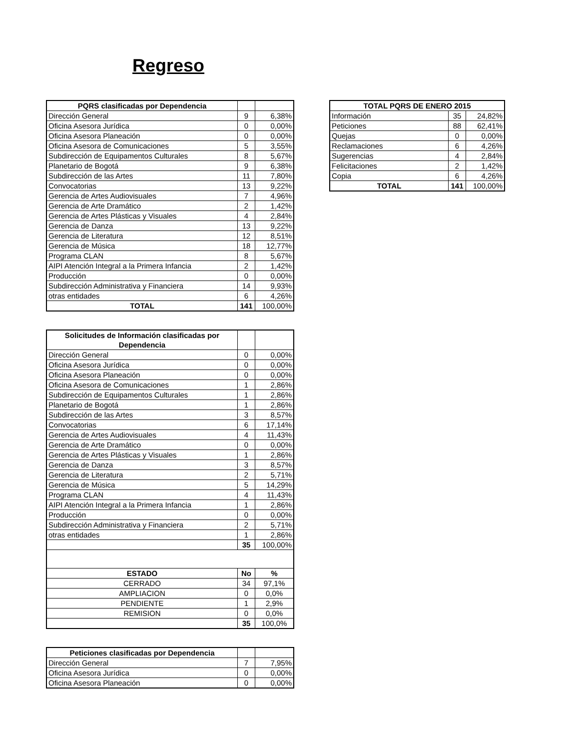Regreso
| PQRS clasificadas por Dependencia | | |
| --- | --- | --- |
| Dirección General | 9 | 6,38% |
| Oficina Asesora Jurídica | 0 | 0,00% |
| Oficina Asesora Planeación | 0 | 0,00% |
| Oficina Asesora de Comunicaciones | 5 | 3,55% |
| Subdirección de Equipamentos Culturales | 8 | 5,67% |
| Planetario de Bogotá | 9 | 6,38% |
| Subdirección de las Artes | 11 | 7,80% |
| Convocatorias | 13 | 9,22% |
| Gerencia de Artes Audiovisuales | 7 | 4,96% |
| Gerencia de Arte Dramático | 2 | 1,42% |
| Gerencia de Artes Plásticas y Visuales | 4 | 2,84% |
| Gerencia de Danza | 13 | 9,22% |
| Gerencia de Literatura | 12 | 8,51% |
| Gerencia de Música | 18 | 12,77% |
| Programa CLAN | 8 | 5,67% |
| AIPI Atención Integral a la Primera Infancia | 2 | 1,42% |
| Producción | 0 | 0,00% |
| Subdirección Administrativa y Financiera | 14 | 9,93% |
| otras entidades | 6 | 4,26% |
| TOTAL | 141 | 100,00% |
| Solicitudes de Información clasificadas por Dependencia | | |
| --- | --- | --- |
| Dirección General | 0 | 0,00% |
| Oficina Asesora Jurídica | 0 | 0,00% |
| Oficina Asesora Planeación | 0 | 0,00% |
| Oficina Asesora de Comunicaciones | 1 | 2,86% |
| Subdirección de Equipamentos Culturales | 1 | 2,86% |
| Planetario de Bogotá | 1 | 2,86% |
| Subdirección de las Artes | 3 | 8,57% |
| Convocatorias | 6 | 17,14% |
| Gerencia de Artes Audiovisuales | 4 | 11,43% |
| Gerencia de Arte Dramático | 0 | 0,00% |
| Gerencia de Artes Plásticas y Visuales | 1 | 2,86% |
| Gerencia de Danza | 3 | 8,57% |
| Gerencia de Literatura | 2 | 5,71% |
| Gerencia de Música | 5 | 14,29% |
| Programa CLAN | 4 | 11,43% |
| AIPI Atención Integral a la Primera Infancia | 1 | 2,86% |
| Producción | 0 | 0,00% |
| Subdirección Administrativa y Financiera | 2 | 5,71% |
| otras entidades | 1 | 2,86% |
| | 35 | 100,00% |
| ESTADO | No | % |
| CERRADO | 34 | 97,1% |
| AMPLIACION | 0 | 0,0% |
| PENDIENTE | 1 | 2,9% |
| REMISION | 0 | 0,0% |
| | 35 | 100,0% |
| Peticiones clasificadas por Dependencia | | |
| --- | --- | --- |
| Dirección General | 7 | 7,95% |
| Oficina Asesora Jurídica | 0 | 0,00% |
| Oficina Asesora Planeación | 0 | 0,00% |
| TOTAL PQRS DE ENERO 2015 | | |
| --- | --- | --- |
| Información | 35 | 24,82% |
| Peticiones | 88 | 62,41% |
| Quejas | 0 | 0,00% |
| Reclamaciones | 6 | 4,26% |
| Sugerencias | 4 | 2,84% |
| Felicitaciones | 2 | 1,42% |
| Copia | 6 | 4,26% |
| TOTAL | 141 | 100,00% |